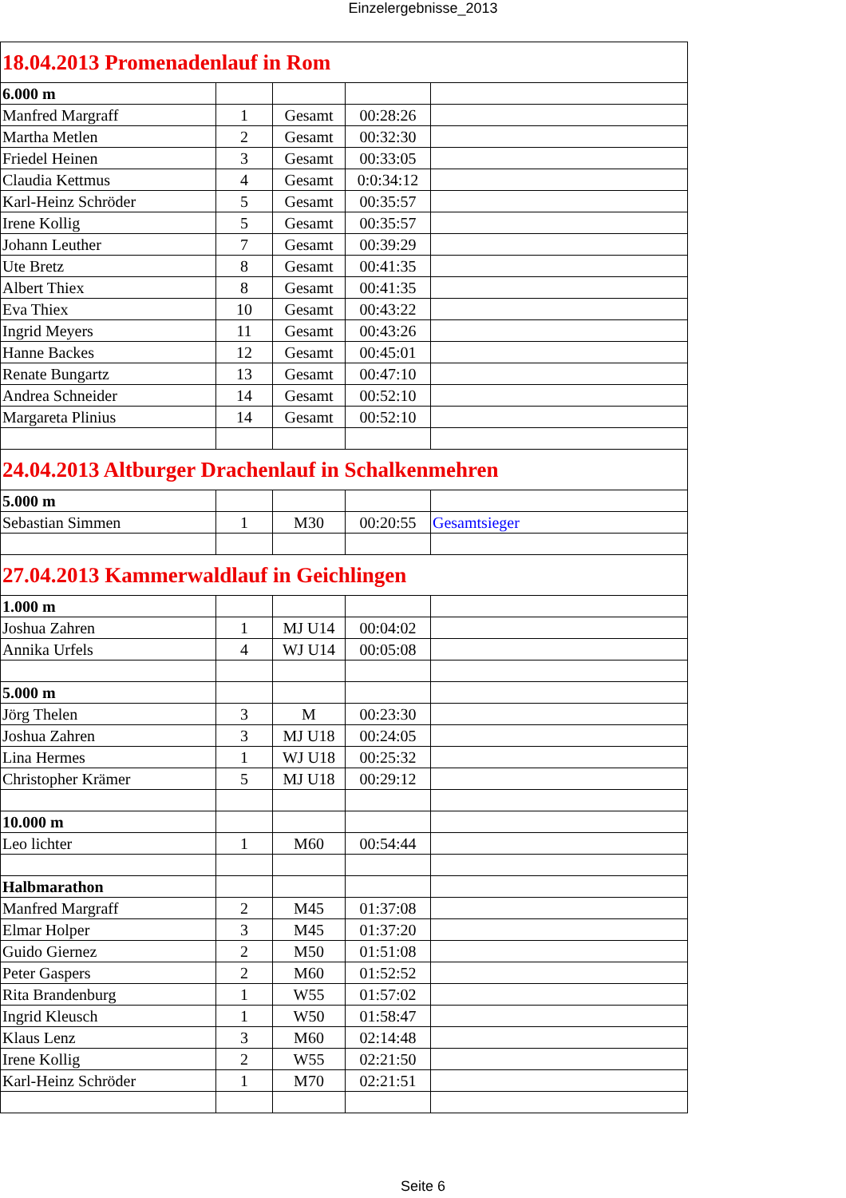Einzelergebnisse_2013
| 18.04.2013 Promenadenlauf in Rom | | | | |
| 6.000 m | | | | |
| Manfred Margraff | 1 | Gesamt | 00:28:26 | |
| Martha Metlen | 2 | Gesamt | 00:32:30 | |
| Friedel Heinen | 3 | Gesamt | 00:33:05 | |
| Claudia Kettmus | 4 | Gesamt | 0:0:34:12 | |
| Karl-Heinz Schröder | 5 | Gesamt | 00:35:57 | |
| Irene Kollig | 5 | Gesamt | 00:35:57 | |
| Johann Leuther | 7 | Gesamt | 00:39:29 | |
| Ute Bretz | 8 | Gesamt | 00:41:35 | |
| Albert Thiex | 8 | Gesamt | 00:41:35 | |
| Eva Thiex | 10 | Gesamt | 00:43:22 | |
| Ingrid Meyers | 11 | Gesamt | 00:43:26 | |
| Hanne Backes | 12 | Gesamt | 00:45:01 | |
| Renate Bungartz | 13 | Gesamt | 00:47:10 | |
| Andrea Schneider | 14 | Gesamt | 00:52:10 | |
| Margareta Plinius | 14 | Gesamt | 00:52:10 | |
| 24.04.2013 Altburger Drachenlauf in Schalkenmehren | | | | |
| 5.000 m | | | | |
| Sebastian Simmen | 1 | M30 | 00:20:55 | Gesamtsieger |
| 27.04.2013 Kammerwaldlauf in Geichlingen | | | | |
| 1.000 m | | | | |
| Joshua Zahren | 1 | MJ U14 | 00:04:02 | |
| Annika Urfels | 4 | WJ U14 | 00:05:08 | |
| 5.000 m | | | | |
| Jörg Thelen | 3 | M | 00:23:30 | |
| Joshua Zahren | 3 | MJ U18 | 00:24:05 | |
| Lina Hermes | 1 | WJ U18 | 00:25:32 | |
| Christopher Krämer | 5 | MJ U18 | 00:29:12 | |
| 10.000 m | | | | |
| Leo lichter | 1 | M60 | 00:54:44 | |
| Halbmarathon | | | | |
| Manfred Margraff | 2 | M45 | 01:37:08 | |
| Elmar Holper | 3 | M45 | 01:37:20 | |
| Guido Giernez | 2 | M50 | 01:51:08 | |
| Peter Gaspers | 2 | M60 | 01:52:52 | |
| Rita Brandenburg | 1 | W55 | 01:57:02 | |
| Ingrid Kleusch | 1 | W50 | 01:58:47 | |
| Klaus Lenz | 3 | M60 | 02:14:48 | |
| Irene Kollig | 2 | W55 | 02:21:50 | |
| Karl-Heinz Schröder | 1 | M70 | 02:21:51 | |
Seite 6